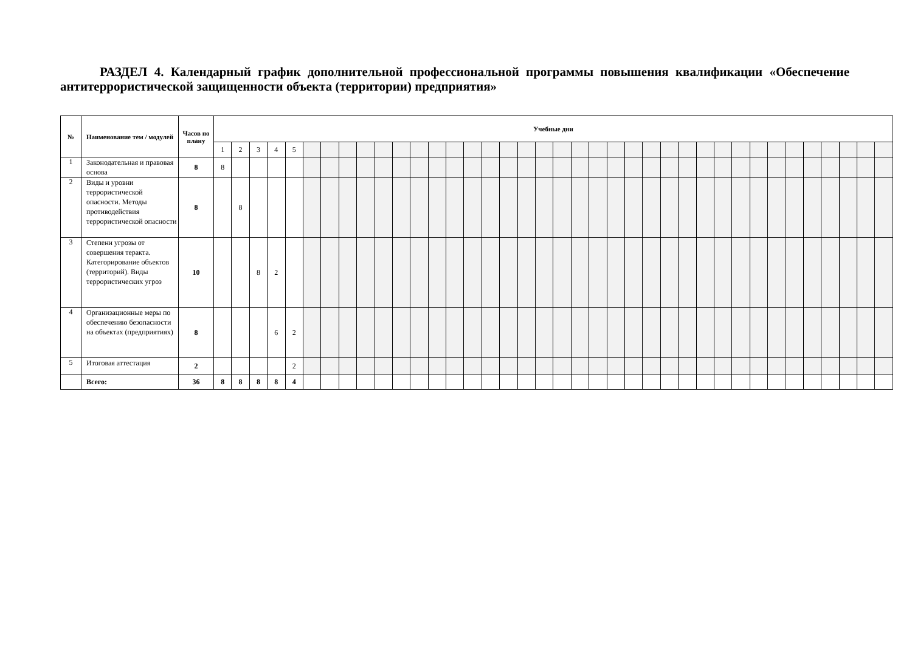РАЗДЕЛ 4. Календарный график дополнительной профессиональной программы повышения квалификации «Обеспечение антитеррористической защищенности объекта (территории) предприятия»
| № | Наименование тем / модулей | Часов по плану | Учебные дни | | | | | | | | | | | | | | | | | | | | | | | | | | | | | | | | | | | | | |
| --- | --- | --- | --- | --- | --- | --- | --- | --- | --- | --- | --- | --- | --- | --- | --- | --- | --- | --- | --- | --- | --- | --- | --- | --- | --- | --- | --- | --- | --- | --- | --- | --- | --- | --- | --- | --- | --- | --- | --- | --- |
| | | | 1 | 2 | 3 | 4 | 5 | | | | | | | | | | | | | | | | | | | | | | | | | | | | | | | | | |
| 1 | Законодательная и правовая основа | 8 | 8 | | | | | | | | | | | | | | | | | | | | | | | | | | | | | | | | | | | | | |
| 2 | Виды и уровни террористической опасности. Методы противодействия террористической опасности | 8 | | 8 | | | | | | | | | | | | | | | | | | | | | | | | | | | | | | | | | | | | |
| 3 | Степени угрозы от совершения теракта. Категорирование объектов (территорий). Виды террористических угроз | 10 | | | 8 | 2 | | | | | | | | | | | | | | | | | | | | | | | | | | | | | | | | | | |
| 4 | Организационные меры по обеспечению безопасности на объектах (предприятиях) | 8 | | | | 6 | 2 | | | | | | | | | | | | | | | | | | | | | | | | | | | | | | | | | |
| 5 | Итоговая аттестация | 2 | | | | | 2 | | | | | | | | | | | | | | | | | | | | | | | | | | | | | | | | | |
| | Всего: | 36 | 8 | 8 | 8 | 8 | 4 | | | | | | | | | | | | | | | | | | | | | | | | | | | | | | | | | |